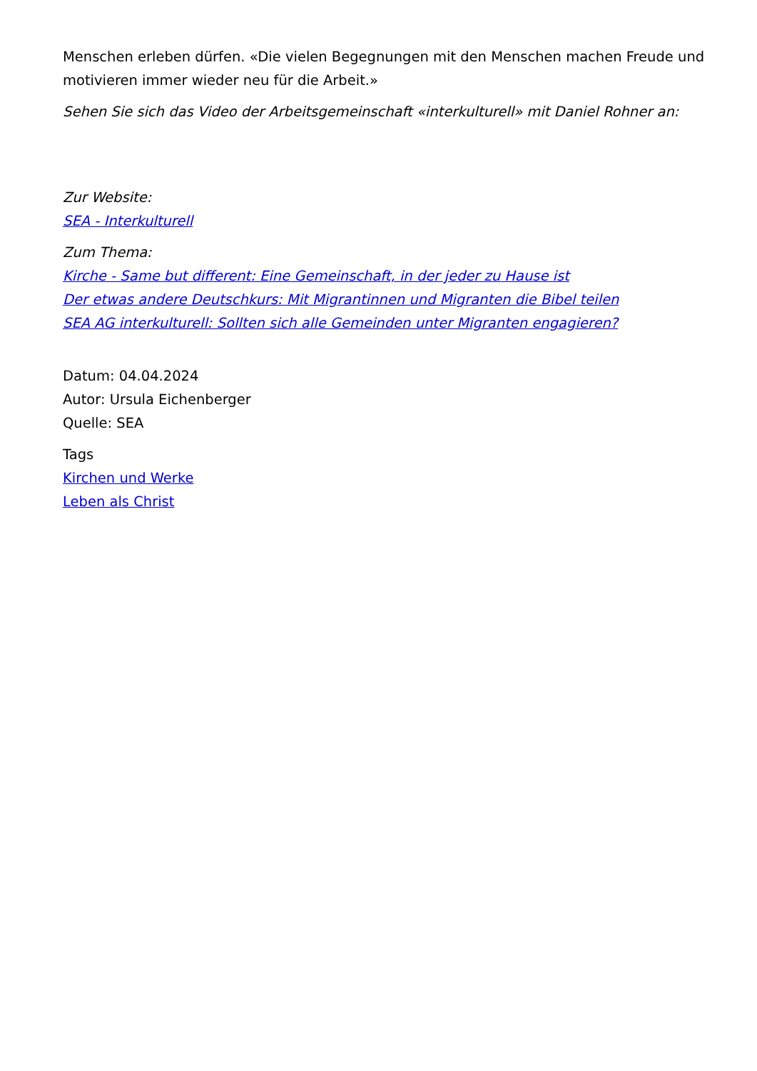Menschen erleben dürfen. «Die vielen Begegnungen mit den Menschen machen Freude und motivieren immer wieder neu für die Arbeit.»
Sehen Sie sich das Video der Arbeitsgemeinschaft «interkulturell» mit Daniel Rohner an:
Zur Website:
SEA - Interkulturell
Zum Thema:
Kirche - Same but different: Eine Gemeinschaft, in der jeder zu Hause ist
Der etwas andere Deutschkurs: Mit Migrantinnen und Migranten die Bibel teilen
SEA AG interkulturell: Sollten sich alle Gemeinden unter Migranten engagieren?
Datum: 04.04.2024
Autor: Ursula Eichenberger
Quelle: SEA
Tags
Kirchen und Werke
Leben als Christ